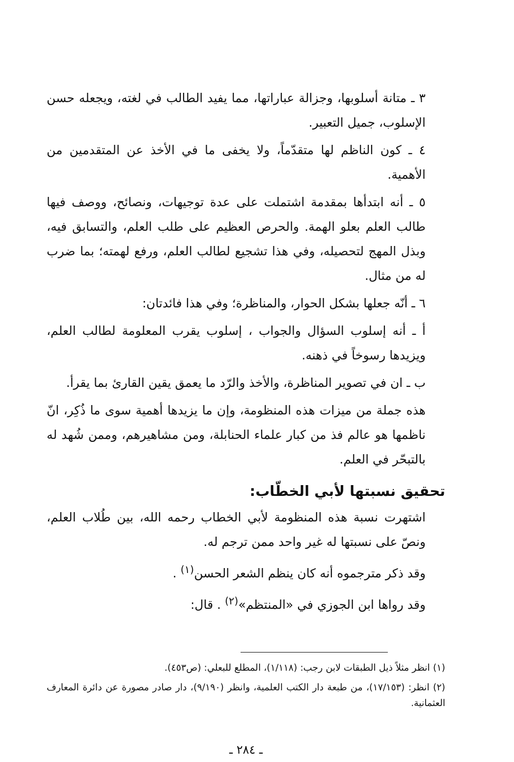٣ ـ متانة أسلوبها، وجزالة عباراتها، مما يفيد الطالب في لغته، ويجعله حسن الإسلوب، جميل التعبير.
٤ ـ كون الناظم لها متقدّماً، ولا يخفى ما في الأخذ عن المتقدمين من الأهمية.
٥ ـ أنه ابتدأها بمقدمة اشتملت على عدة توجيهات، ونصائح، ووصف فيها طالب العلم بعلو الهمة. والحرص العظيم على طلب العلم، والتسابق فيه، وبذل المهج لتحصيله، وفي هذا تشجيع لطالب العلم، ورفع لهمته؛ بما ضرب له من مثال.
٦ ـ أنّه جعلها بشكل الحوار، والمناظرة؛ وفي هذا فائدتان:
أ ـ أنه إسلوب السؤال والجواب ، إسلوب يقرب المعلومة لطالب العلم، ويزيدها رسوخاً في ذهنه.
ب ـ ان في تصوير المناظرة، والأخذ والرّد ما يعمق يقين القارئ بما يقرأ.
هذه جملة من ميزات هذه المنظومة، وإن ما يزيدها أهمية سوى ما ذُكِر، انّ ناظمها هو عالم فذ من كبار علماء الحنابلة، ومن مشاهيرهم، وممن شُهد له بالتبحّر في العلم.
تحقيق نسبتها لأبي الخطّاب:
اشتهرت نسبة هذه المنظومة لأبي الخطاب رحمه الله، بين طُلاب العلم، ونصّ على نسبتها له غير واحد ممن ترجم له.
وقد ذكر مترجموه أنه كان ينظم الشعر الحسن<sup>(١)</sup> .
وقد رواها ابن الجوزي في «المنتظم»<sup>(٢)</sup> . قال:
(١) انظر مثلاً ذيل الطبقات لابن رجب: (١/١١٨)، المطلع للبعلي: (ص٤٥٣).
(٢) انظر: (١٧/١٥٣)، من طبعة دار الكتب العلمية، وانظر (٩/١٩٠)، دار صادر مصورة عن دائرة المعارف العثمانية.
ـ ٢٨٤ ـ